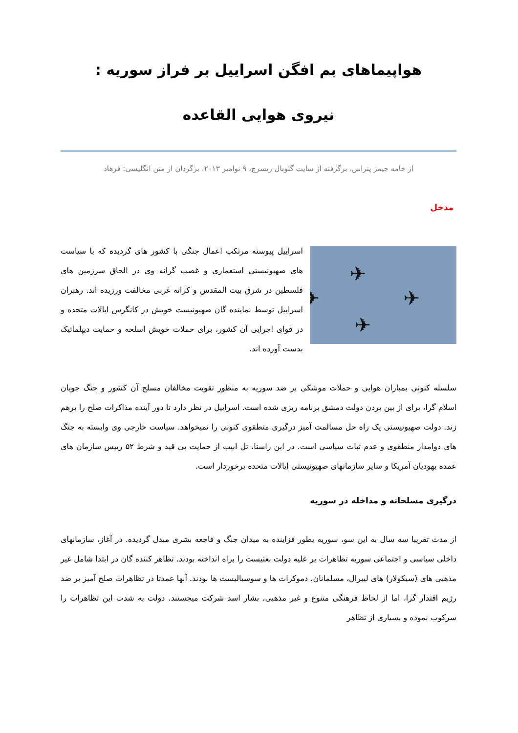هواپیماهای بم افگن اسراییل بر فراز سوریه :
نیروی هوایی القاعده
از خامه جیمز پتراس، برگرفته از سایت گلوبال ریسرچ، ۹ نوامبر ۲۰۱۳، برگردان از متن انگلیسی: فرهاد
مدخل
✈
✈
✈
✈
اسراییل پیوسته مرتکب اعمال جنگی با کشور های گردیده که با سیاست های صهیونیستی استعماری و غصب گرانه وی در الحاق سرزمین های فلسطین در شرق بیت المقدس و کرانه غربی مخالفت ورزیده اند. رهبران اسراییل توسط نماینده گان صهیونیست خویش در کانگرس ایالات متحده و در قوای اجرایی آن کشور، برای حملات خویش اسلحه و حمایت دیپلماتیک بدست آورده اند.
سلسله کنونی بمباران هوایی و حملات موشکی بر ضد سوریه به منظور تقویت مخالفان مسلح آن کشور و جنگ جویان اسلام گرا، برای از بین بردن دولت دمشق برنامه ریزی شده است. اسراییل در نظر دارد تا دور آینده مذاکرات صلح را برهم زند. دولت صهیونیستی یک راه حل مسالمت آمیز درگیری منطقوی کنونی را نمیخواهد. سیاست خارجی وی وابسته به جنگ های دوامدار منطقوی و عدم ثبات سیاسی است. در این راستا، تل ابیب از حمایت بی قید و شرط ۵۲ رییس سازمان های عمده یهودیان آمریکا و سایر سازمانهای صهیونیستی ایالات متحده برخوردار است.
درگیری مسلحانه و مداخله در سوریه
از مدت تقریبا سه سال به این سو، سوریه بطور فزاینده به میدان جنگ و فاجعه بشری مبدل گردیده. در آغاز، سازمانهای داخلی سیاسی و اجتماعی سوریه تظاهرات بر علیه دولت بعثیست را براه انداخته بودند. تظاهر کننده گان در ابتدا شامل غیر مذهبی های (سیکولار) های لیبرال، مسلمانان، دموکرات ها و سوسیالیست ها بودند. آنها عمدتا در تظاهرات صلح آمیز بر ضد رژیم اقتدار گرا، اما از لحاظ فرهنگی متنوع و غیر مذهبی، بشار اسد شرکت میجستند. دولت به شدت این تظاهرات را سرکوب نموده و بسیاری از تظاهر